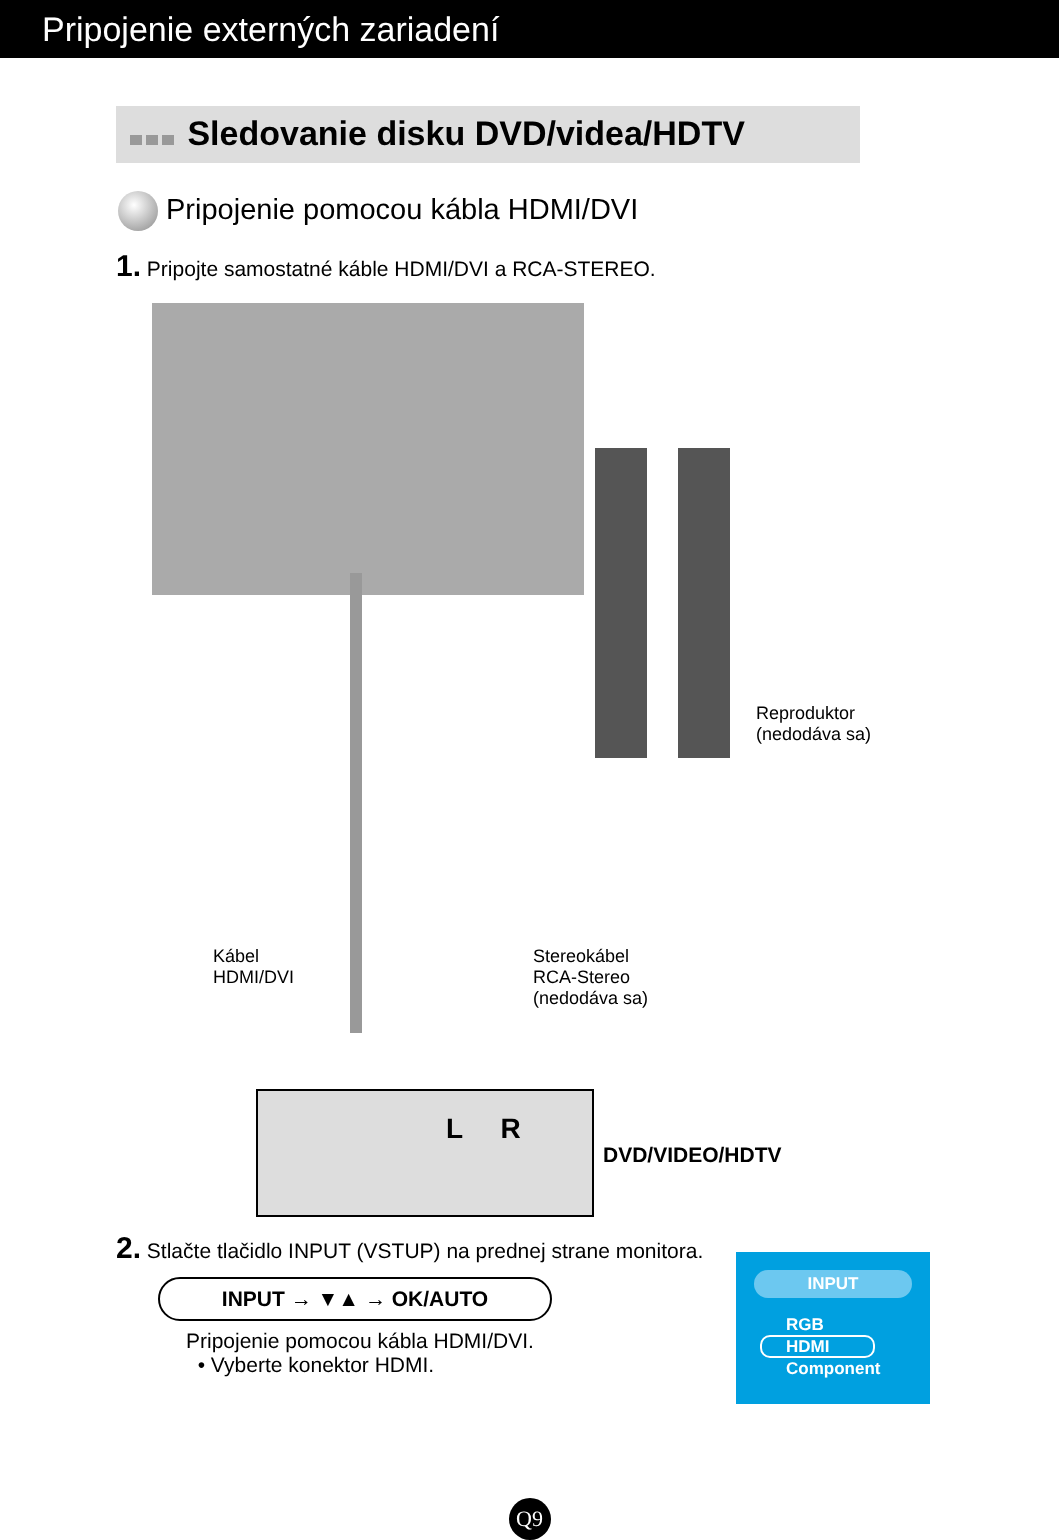Pripojenie externých zariadení
Sledovanie disku DVD/videa/HDTV
Pripojenie pomocou kábla HDMI/DVI
1. Pripojte samostatné káble HDMI/DVI a RCA-STEREO.
Reproduktor
(nedodáva sa)
Kábel
HDMI/DVI
Stereokábel
RCA-Stereo
(nedodáva sa)
L R
DVD/VIDEO/HDTV
2. Stlačte tlačidlo INPUT (VSTUP) na prednej strane monitora.
INPUT → ▼▲ → OK/AUTO
Pripojenie pomocou kábla HDMI/DVI.
• Vyberte konektor HDMI.
INPUT
RGB
HDMI
Component
Q9